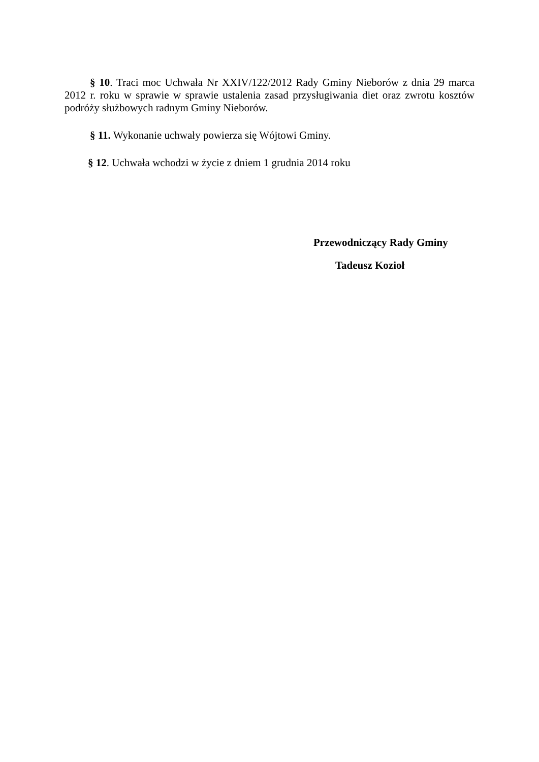§ 10. Traci moc Uchwała Nr XXIV/122/2012 Rady Gminy Nieborów z dnia 29 marca 2012 r. roku w sprawie w sprawie ustalenia zasad przysługiwania diet oraz zwrotu kosztów podróży służbowych radnym Gminy Nieborów.
§ 11. Wykonanie uchwały powierza się Wójtowi Gminy.
§ 12. Uchwała wchodzi w życie z dniem 1 grudnia 2014 roku
Przewodniczący Rady Gminy
Tadeusz Kozioł